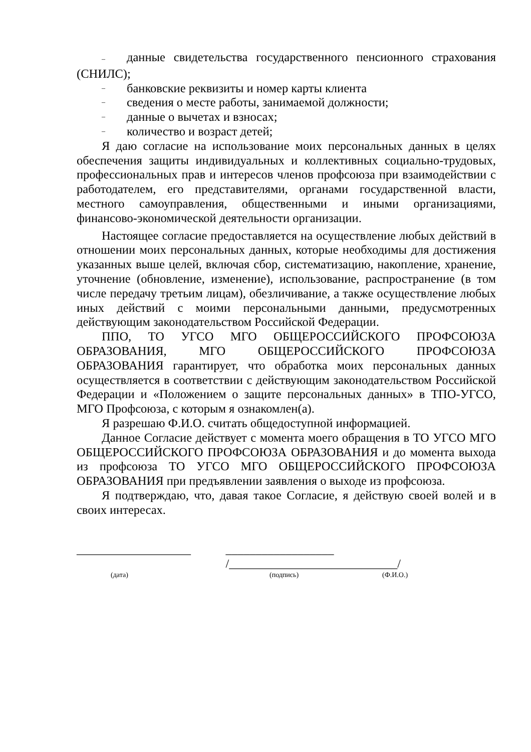– данные свидетельства государственного пенсионного страхования (СНИЛС);
– банковские реквизиты и номер карты клиента
– сведения о месте работы, занимаемой должности;
– данные о вычетах и взносах;
– количество и возраст детей;
Я даю согласие на использование моих персональных данных в целях обеспечения защиты индивидуальных и коллективных социально-трудовых, профессиональных прав и интересов членов профсоюза при взаимодействии с работодателем, его представителями, органами государственной власти, местного самоуправления, общественными и иными организациями, финансово-экономической деятельности организации.
Настоящее согласие предоставляется на осуществление любых действий в отношении моих персональных данных, которые необходимы для достижения указанных выше целей, включая сбор, систематизацию, накопление, хранение, уточнение (обновление, изменение), использование, распространение (в том числе передачу третьим лицам), обезличивание, а также осуществление любых иных действий с моими персональными данными, предусмотренных действующим законодательством Российской Федерации.
ППО, ТО УГСО МГО ОБЩЕРОССИЙСКОГО ПРОФСОЮЗА ОБРАЗОВАНИЯ, МГО ОБЩЕРОССИЙСКОГО ПРОФСОЮЗА ОБРАЗОВАНИЯ гарантирует, что обработка моих персональных данных осуществляется в соответствии с действующим законодательством Российской Федерации и «Положением о защите персональных данных» в ТПО-УГСО, МГО Профсоюза, с которым я ознакомлен(а).
Я разрешаю Ф.И.О. считать общедоступной информацией.
Данное Согласие действует с момента моего обращения в ТО УГСО МГО ОБЩЕРОССИЙСКОГО ПРОФСОЮЗА ОБРАЗОВАНИЯ и до момента выхода из профсоюза ТО УГСО МГО ОБЩЕРОССИЙСКОГО ПРОФСОЮЗА ОБРАЗОВАНИЯ при предъявлении заявления о выходе из профсоюза.
Я подтверждаю, что, давая такое Согласие, я действую своей волей и в своих интересах.
___________________ __________________ /____________________________/
(дата) (подпись) (Ф.И.О.)